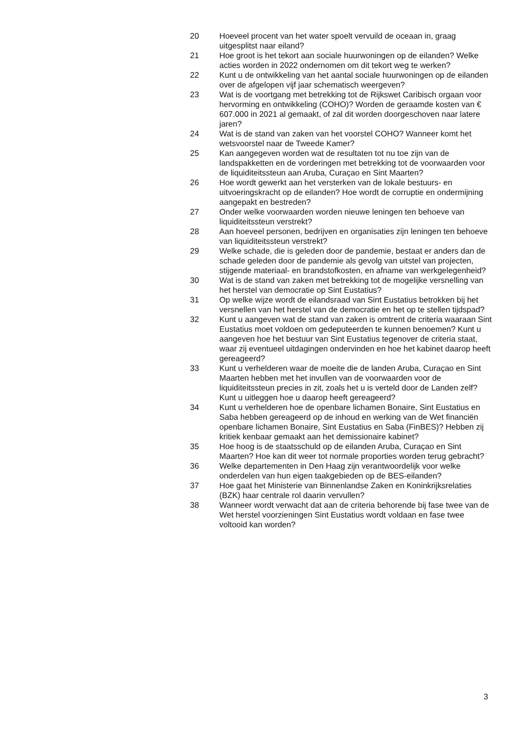20 Hoeveel procent van het water spoelt vervuild de oceaan in, graag uitgesplitst naar eiland?
21 Hoe groot is het tekort aan sociale huurwoningen op de eilanden? Welke acties worden in 2022 ondernomen om dit tekort weg te werken?
22 Kunt u de ontwikkeling van het aantal sociale huurwoningen op de eilanden over de afgelopen vijf jaar schematisch weergeven?
23 Wat is de voortgang met betrekking tot de Rijkswet Caribisch orgaan voor hervorming en ontwikkeling (COHO)? Worden de geraamde kosten van € 607.000 in 2021 al gemaakt, of zal dit worden doorgeschoven naar latere jaren?
24 Wat is de stand van zaken van het voorstel COHO? Wanneer komt het wetsvoorstel naar de Tweede Kamer?
25 Kan aangegeven worden wat de resultaten tot nu toe zijn van de landspakketten en de vorderingen met betrekking tot de voorwaarden voor de liquiditeitssteun aan Aruba, Curaçao en Sint Maarten?
26 Hoe wordt gewerkt aan het versterken van de lokale bestuurs- en uitvoeringskracht op de eilanden? Hoe wordt de corruptie en ondermijning aangepakt en bestreden?
27 Onder welke voorwaarden worden nieuwe leningen ten behoeve van liquiditeitssteun verstrekt?
28 Aan hoeveel personen, bedrijven en organisaties zijn leningen ten behoeve van liquiditeitssteun verstrekt?
29 Welke schade, die is geleden door de pandemie, bestaat er anders dan de schade geleden door de pandemie als gevolg van uitstel van projecten, stijgende materiaal- en brandstofkosten, en afname van werkgelegenheid?
30 Wat is de stand van zaken met betrekking tot de mogelijke versnelling van het herstel van democratie op Sint Eustatius?
31 Op welke wijze wordt de eilandsraad van Sint Eustatius betrokken bij het versnellen van het herstel van de democratie en het op te stellen tijdspad?
32 Kunt u aangeven wat de stand van zaken is omtrent de criteria waaraan Sint Eustatius moet voldoen om gedeputeerden te kunnen benoemen? Kunt u aangeven hoe het bestuur van Sint Eustatius tegenover de criteria staat, waar zij eventueel uitdagingen ondervinden en hoe het kabinet daarop heeft gereageerd?
33 Kunt u verhelderen waar de moeite die de landen Aruba, Curaçao en Sint Maarten hebben met het invullen van de voorwaarden voor de liquiditeitssteun precies in zit, zoals het u is verteld door de Landen zelf? Kunt u uitleggen hoe u daarop heeft gereageerd?
34 Kunt u verhelderen hoe de openbare lichamen Bonaire, Sint Eustatius en Saba hebben gereageerd op de inhoud en werking van de Wet financiën openbare lichamen Bonaire, Sint Eustatius en Saba (FinBES)? Hebben zij kritiek kenbaar gemaakt aan het demissionaire kabinet?
35 Hoe hoog is de staatsschuld op de eilanden Aruba, Curaçao en Sint Maarten? Hoe kan dit weer tot normale proporties worden terug gebracht?
36 Welke departementen in Den Haag zijn verantwoordelijk voor welke onderdelen van hun eigen taakgebieden op de BES-eilanden?
37 Hoe gaat het Ministerie van Binnenlandse Zaken en Koninkrijksrelaties (BZK) haar centrale rol daarin vervullen?
38 Wanneer wordt verwacht dat aan de criteria behorende bij fase twee van de Wet herstel voorzieningen Sint Eustatius wordt voldaan en fase twee voltooid kan worden?
3